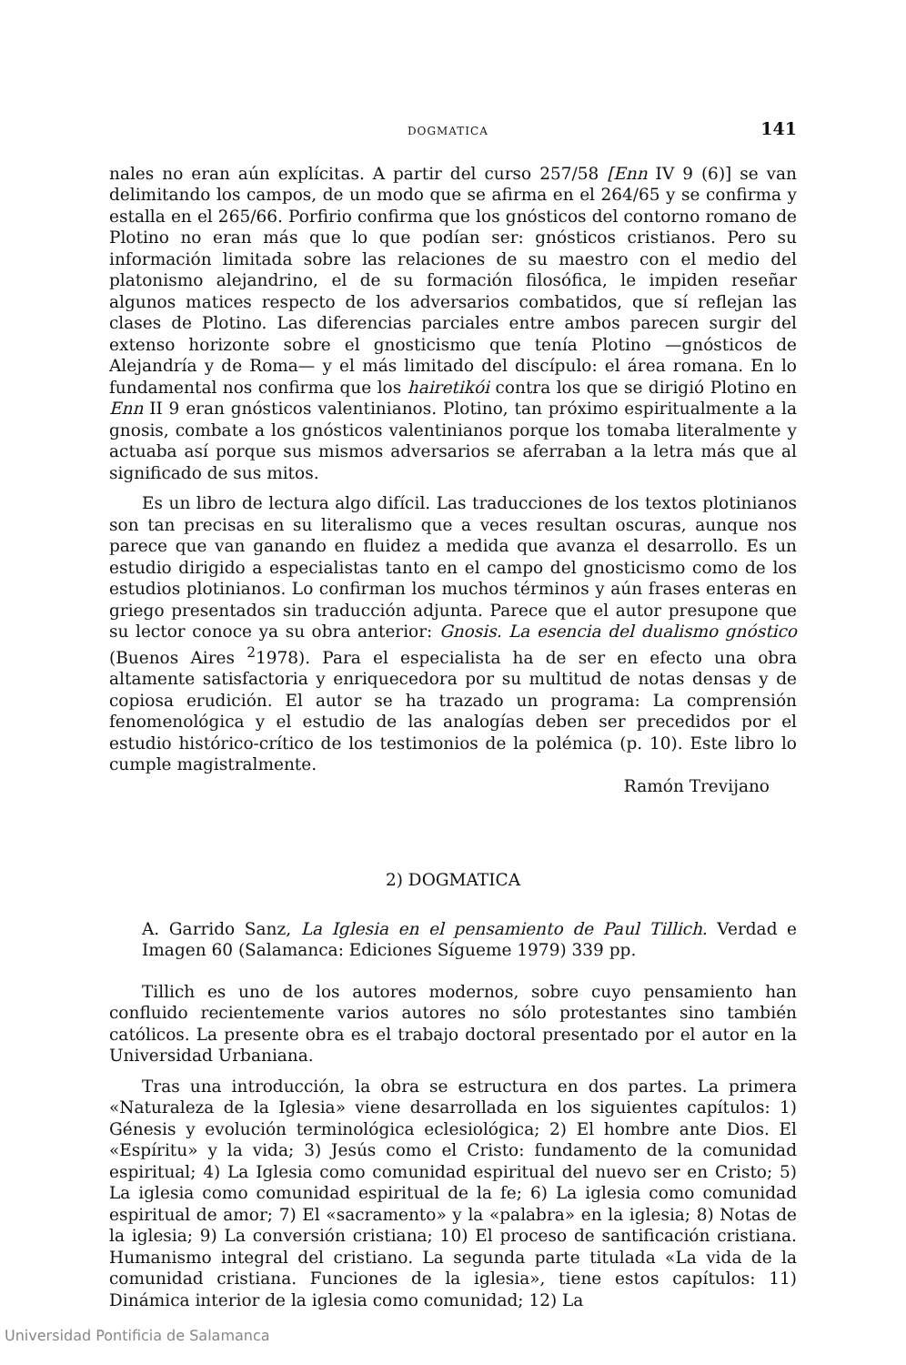DOGMATICA 141
nales no eran aún explícitas. A partir del curso 257/58 [Enn IV 9 (6)] se van delimitando los campos, de un modo que se afirma en el 264/65 y se confirma y estalla en el 265/66. Porfirio confirma que los gnósticos del contorno romano de Plotino no eran más que lo que podían ser: gnósticos cristianos. Pero su información limitada sobre las relaciones de su maestro con el medio del platonismo alejandrino, el de su formación filosófica, le impiden reseñar algunos matices respecto de los adversarios combatidos, que sí reflejan las clases de Plotino. Las diferencias parciales entre ambos parecen surgir del extenso horizonte sobre el gnosticismo que tenía Plotino —gnósticos de Alejandría y de Roma— y el más limitado del discípulo: el área romana. En lo fundamental nos confirma que los hairetikói contra los que se dirigió Plotino en Enn II 9 eran gnósticos valentinianos. Plotino, tan próximo espiritualmente a la gnosis, combate a los gnósticos valentinianos porque los tomaba literalmente y actuaba así porque sus mismos adversarios se aferraban a la letra más que al significado de sus mitos.
Es un libro de lectura algo difícil. Las traducciones de los textos plotinianos son tan precisas en su literalismo que a veces resultan oscuras, aunque nos parece que van ganando en fluidez a medida que avanza el desarrollo. Es un estudio dirigido a especialistas tanto en el campo del gnosticismo como de los estudios plotinianos. Lo confirman los muchos términos y aún frases enteras en griego presentados sin traducción adjunta. Parece que el autor presupone que su lector conoce ya su obra anterior: Gnosis. La esencia del dualismo gnóstico (Buenos Aires <sup>2</sup>1978). Para el especialista ha de ser en efecto una obra altamente satisfactoria y enriquecedora por su multitud de notas densas y de copiosa erudición. El autor se ha trazado un programa: La comprensión fenomenológica y el estudio de las analogías deben ser precedidos por el estudio histórico-crítico de los testimonios de la polémica (p. 10). Este libro lo cumple magistralmente.
Ramón Trevijano
2) DOGMATICA
A. Garrido Sanz, La Iglesia en el pensamiento de Paul Tillich. Verdad e Imagen 60 (Salamanca: Ediciones Sígueme 1979) 339 pp.
Tillich es uno de los autores modernos, sobre cuyo pensamiento han confluido recientemente varios autores no sólo protestantes sino también católicos. La presente obra es el trabajo doctoral presentado por el autor en la Universidad Urbaniana.
Tras una introducción, la obra se estructura en dos partes. La primera «Naturaleza de la Iglesia» viene desarrollada en los siguientes capítulos: 1) Génesis y evolución terminológica eclesiológica; 2) El hombre ante Dios. El «Espíritu» y la vida; 3) Jesús como el Cristo: fundamento de la comunidad espiritual; 4) La Iglesia como comunidad espiritual del nuevo ser en Cristo; 5) La iglesia como comunidad espiritual de la fe; 6) La iglesia como comunidad espiritual de amor; 7) El «sacramento» y la «palabra» en la iglesia; 8) Notas de la iglesia; 9) La conversión cristiana; 10) El proceso de santificación cristiana. Humanismo integral del cristiano. La segunda parte titulada «La vida de la comunidad cristiana. Funciones de la iglesia», tiene estos capítulos: 11) Dinámica interior de la iglesia como comunidad; 12) La
Universidad Pontificia de Salamanca